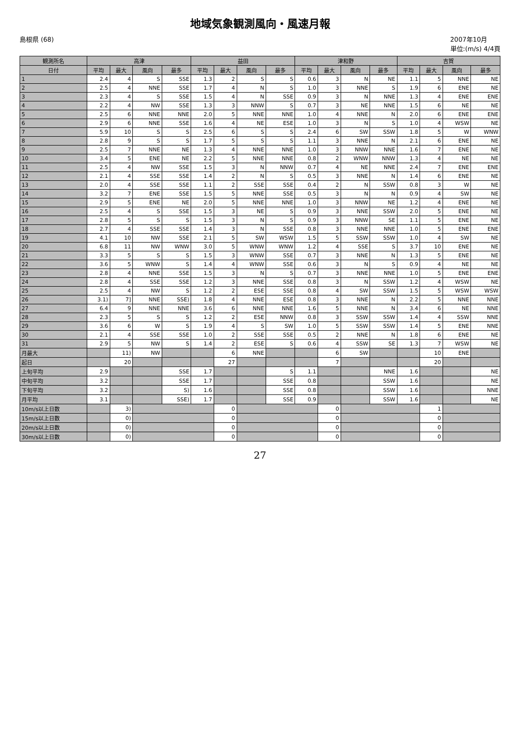地域気象観測風向・風速月報
島根県 (68) 2007年10月
単位:(m/s) 4/4頁
| 観測所名 | 高津 | | | | 益田 | | | | 津和野 | | | | 吉賀 | | | |
| --- | --- | --- | --- | --- | --- | --- | --- | --- | --- | --- | --- | --- | --- | --- | --- | --- |
| 日付 | 平均 | 最大 | 風向 | 最多 | 平均 | 最大 | 風向 | 最多 | 平均 | 最大 | 風向 | 最多 | 平均 | 最大 | 風向 | 最多 |
| 1 | 2.4 | 4 | S | SSE | 1.3 | 2 | S | S | 0.6 | 3 | N | NE | 1.1 | 5 | NNE | NE |
| 2 | 2.5 | 4 | NNE | SSE | 1.7 | 4 | N | S | 1.0 | 3 | NNE | S | 1.9 | 6 | ENE | NE |
| 3 | 2.3 | 4 | S | SSE | 1.5 | 4 | N | SSE | 0.9 | 3 | N | NNE | 1.3 | 4 | ENE | ENE |
| 4 | 2.2 | 4 | NW | SSE | 1.3 | 3 | NNW | S | 0.7 | 3 | NE | NNE | 1.5 | 6 | NE | NE |
| 5 | 2.5 | 6 | NNE | NNE | 2.0 | 5 | NNE | NNE | 1.0 | 4 | NNE | N | 2.0 | 6 | ENE | ENE |
| 6 | 2.9 | 6 | NNE | SSE | 1.6 | 4 | NE | ESE | 1.0 | 3 | N | S | 1.0 | 4 | WSW | NE |
| 7 | 5.9 | 10 | S | S | 2.5 | 6 | S | S | 2.4 | 6 | SW | SSW | 1.8 | 5 | W | WNW |
| 8 | 2.8 | 9 | S | S | 1.7 | 5 | S | S | 1.1 | 3 | NNE | N | 2.1 | 6 | ENE | NE |
| 9 | 2.5 | 7 | NNE | NE | 1.3 | 4 | NNE | NNE | 1.0 | 3 | NNW | NNE | 1.6 | 7 | ENE | NE |
| 10 | 3.4 | 5 | ENE | NE | 2.2 | 5 | NNE | NNE | 0.8 | 2 | WNW | NNW | 1.3 | 4 | NE | NE |
| 11 | 2.5 | 4 | NW | SSE | 1.5 | 3 | N | NNW | 0.7 | 4 | NE | NNE | 2.4 | 7 | ENE | ENE |
| 12 | 2.1 | 4 | SSE | SSE | 1.4 | 2 | N | S | 0.5 | 3 | NNE | N | 1.4 | 6 | ENE | NE |
| 13 | 2.0 | 4 | SSE | SSE | 1.1 | 2 | SSE | SSE | 0.4 | 2 | N | SSW | 0.8 | 3 | W | NE |
| 14 | 3.2 | 7 | ENE | SSE | 1.5 | 5 | NNE | SSE | 0.5 | 3 | N | N | 0.9 | 4 | SW | NE |
| 15 | 2.9 | 5 | ENE | NE | 2.0 | 5 | NNE | NNE | 1.0 | 3 | NNW | NE | 1.2 | 4 | ENE | NE |
| 16 | 2.5 | 4 | S | SSE | 1.5 | 3 | NE | S | 0.9 | 3 | NNE | SSW | 2.0 | 5 | ENE | NE |
| 17 | 2.8 | 5 | S | S | 1.5 | 3 | N | S | 0.9 | 3 | NNW | SE | 1.1 | 5 | ENE | NE |
| 18 | 2.7 | 4 | SSE | SSE | 1.4 | 3 | N | SSE | 0.8 | 3 | NNE | NNE | 1.0 | 5 | ENE | ENE |
| 19 | 4.1 | 10 | NW | SSE | 2.1 | 5 | SW | WSW | 1.5 | 5 | SSW | SSW | 1.0 | 4 | SW | NE |
| 20 | 6.8 | 11 | NW | WNW | 3.0 | 5 | WNW | WNW | 1.2 | 4 | SSE | S | 3.7 | 10 | ENE | NE |
| 21 | 3.3 | 5 | S | S | 1.5 | 3 | WNW | SSE | 0.7 | 3 | NNE | N | 1.3 | 5 | ENE | NE |
| 22 | 3.6 | 5 | WNW | S | 1.4 | 4 | WNW | SSE | 0.6 | 3 | N | S | 0.9 | 4 | NE | NE |
| 23 | 2.8 | 4 | NNE | SSE | 1.5 | 3 | N | S | 0.7 | 3 | NNE | NNE | 1.0 | 5 | ENE | ENE |
| 24 | 2.8 | 4 | SSE | SSE | 1.2 | 3 | NNE | SSE | 0.8 | 3 | N | SSW | 1.2 | 4 | WSW | NE |
| 25 | 2.5 | 4 | NW | S | 1.2 | 2 | ESE | SSE | 0.8 | 4 | SW | SSW | 1.5 | 5 | WSW | WSW |
| 26 | 3.1) | 7] | NNE | SSE) | 1.8 | 4 | NNE | ESE | 0.8 | 3 | NNE | N | 2.2 | 5 | NNE | NNE |
| 27 | 6.4 | 9 | NNE | NNE | 3.6 | 6 | NNE | NNE | 1.6 | 5 | NNE | N | 3.4 | 6 | NE | NNE |
| 28 | 2.3 | 5 | S | S | 1.2 | 2 | ESE | NNW | 0.8 | 3 | SSW | SSW | 1.4 | 4 | SSW | NNE |
| 29 | 3.6 | 6 | W | S | 1.9 | 4 | S | SW | 1.0 | 5 | SSW | SSW | 1.4 | 5 | ENE | NNE |
| 30 | 2.1 | 4 | SSE | SSE | 1.0 | 2 | SSE | SSE | 0.5 | 2 | NNE | N | 1.8 | 6 | ENE | NE |
| 31 | 2.9 | 5 | NW | S | 1.4 | 2 | ESE | S | 0.6 | 4 | SSW | SE | 1.3 | 7 | WSW | NE |
| 月最大 | | 11) | NW | | | 6 | NNE | | | 6 | SW | | | 10 | ENE | |
| 起日 | | 20 | | | | 27 | | | | 7 | | | | 20 | | |
| 上旬平均 | 2.9 | | | SSE | 1.7 | | | S | 1.1 | | | NNE | 1.6 | | | NE |
| 中旬平均 | 3.2 | | | SSE | 1.7 | | | SSE | 0.8 | | | SSW | 1.6 | | | NE |
| 下旬平均 | 3.2 | | | S) | 1.6 | | | SSE | 0.8 | | | SSW | 1.6 | | | NNE |
| 月平均 | 3.1 | | | SSE) | 1.7 | | | SSE | 0.9 | | | SSW | 1.6 | | | NE |
| 10m/s以上日数 | | 3) | | | | 0 | | | | 0 | | | | 1 | | |
| 15m/s以上日数 | | 0) | | | | 0 | | | | 0 | | | | 0 | | |
| 20m/s以上日数 | | 0) | | | | 0 | | | | 0 | | | | 0 | | |
| 30m/s以上日数 | | 0) | | | | 0 | | | | 0 | | | | 0 | | |
27